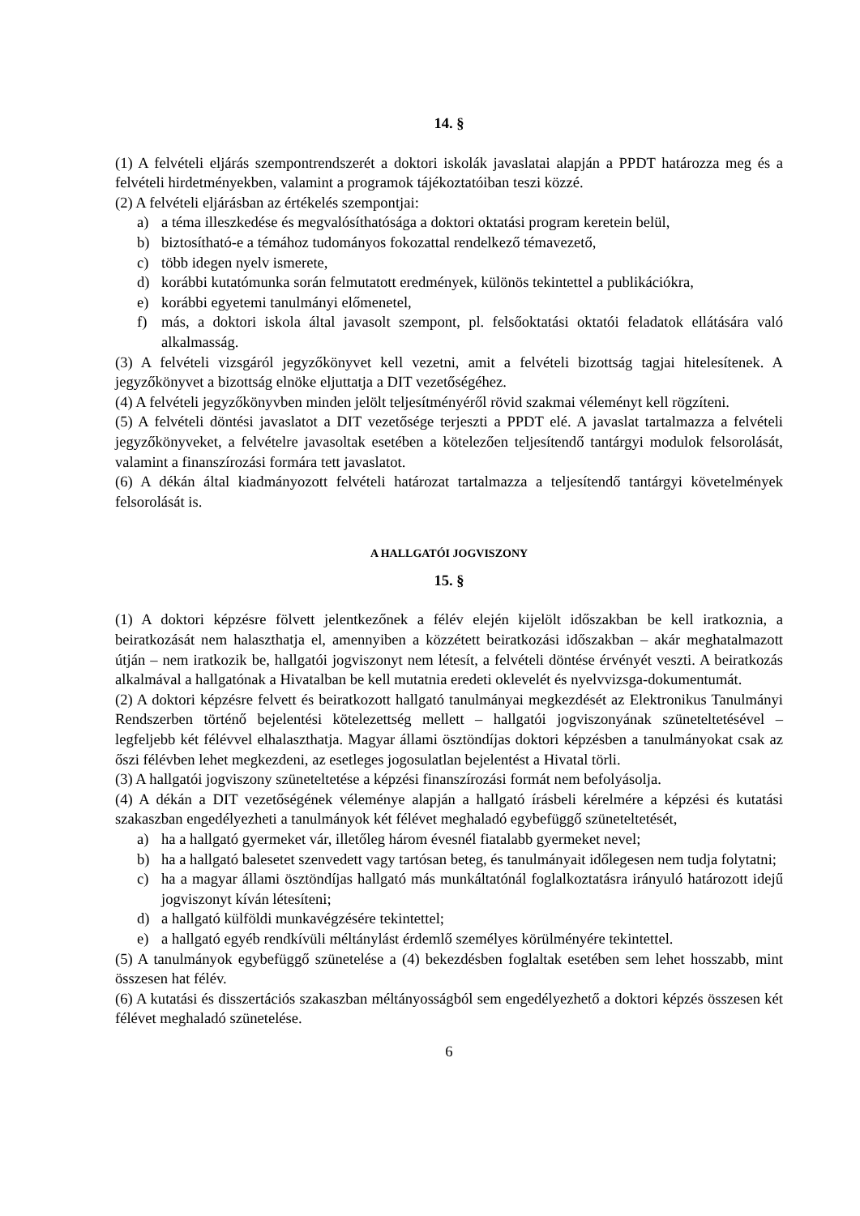14. §
(1) A felvételi eljárás szempontrendszerét a doktori iskolák javaslatai alapján a PPDT határozza meg és a felvételi hirdetményekben, valamint a programok tájékoztatóiban teszi közzé.
(2) A felvételi eljárásban az értékelés szempontjai:
a) a téma illeszkedése és megvalósíthatósága a doktori oktatási program keretein belül,
b) biztosítható-e a témához tudományos fokozattal rendelkező témavezető,
c) több idegen nyelv ismerete,
d) korábbi kutatómunka során felmutatott eredmények, különös tekintettel a publikációkra,
e) korábbi egyetemi tanulmányi előmenetel,
f) más, a doktori iskola által javasolt szempont, pl. felsőoktatási oktatói feladatok ellátására való alkalmasság.
(3) A felvételi vizsgáról jegyzőkönyvet kell vezetni, amit a felvételi bizottság tagjai hitelesítenek. A jegyzőkönyvet a bizottság elnöke eljuttatja a DIT vezetőségéhez.
(4) A felvételi jegyzőkönyvben minden jelölt teljesítményéről rövid szakmai véleményt kell rögzíteni.
(5) A felvételi döntési javaslatot a DIT vezetősége terjeszti a PPDT elé. A javaslat tartalmazza a felvételi jegyzőkönyveket, a felvételre javasoltak esetében a kötelezően teljesítendő tantárgyi modulok felsorolását, valamint a finanszírozási formára tett javaslatot.
(6) A dékán által kiadmányozott felvételi határozat tartalmazza a teljesítendő tantárgyi követelmények felsorolását is.
A HALLGATÓI JOGVISZONY
15. §
(1) A doktori képzésre fölvett jelentkezőnek a félév elején kijelölt időszakban be kell iratkoznia, a beiratkozását nem halaszthatja el, amennyiben a közzétett beiratkozási időszakban – akár meghatalmazott útján – nem iratkozik be, hallgatói jogviszonyt nem létesít, a felvételi döntése érvényét veszti. A beiratkozás alkalmával a hallgatónak a Hivatalban be kell mutatnia eredeti oklevelét és nyelvvizsga-dokumentumát.
(2) A doktori képzésre felvett és beiratkozott hallgató tanulmányai megkezdését az Elektronikus Tanulmányi Rendszerben történő bejelentési kötelezettség mellett – hallgatói jogviszonyának szüneteltetésével – legfeljebb két félévvel elhalaszthatja. Magyar állami ösztöndíjas doktori képzésben a tanulmányokat csak az őszi félévben lehet megkezdeni, az esetleges jogosulatlan bejelentést a Hivatal törli.
(3) A hallgatói jogviszony szüneteltetése a képzési finanszírozási formát nem befolyásolja.
(4) A dékán a DIT vezetőségének véleménye alapján a hallgató írásbeli kérelmére a képzési és kutatási szakaszban engedélyezheti a tanulmányok két félévet meghaladó egybefüggő szüneteltetését,
a) ha a hallgató gyermeket vár, illetőleg három évesnél fiatalabb gyermeket nevel;
b) ha a hallgató balesetet szenvedett vagy tartósan beteg, és tanulmányait időlegesen nem tudja folytatni;
c) ha a magyar állami ösztöndíjas hallgató más munkáltatónál foglalkoztatásra irányuló határozott idejű jogviszonyt kíván létesíteni;
d) a hallgató külföldi munkavégzésére tekintettel;
e) a hallgató egyéb rendkívüli méltánylást érdemlő személyes körülményére tekintettel.
(5) A tanulmányok egybefüggő szünetelése a (4) bekezdésben foglaltak esetében sem lehet hosszabb, mint összesen hat félév.
(6) A kutatási és disszertációs szakaszban méltányosságból sem engedélyezhető a doktori képzés összesen két félévet meghaladó szünetelése.
6